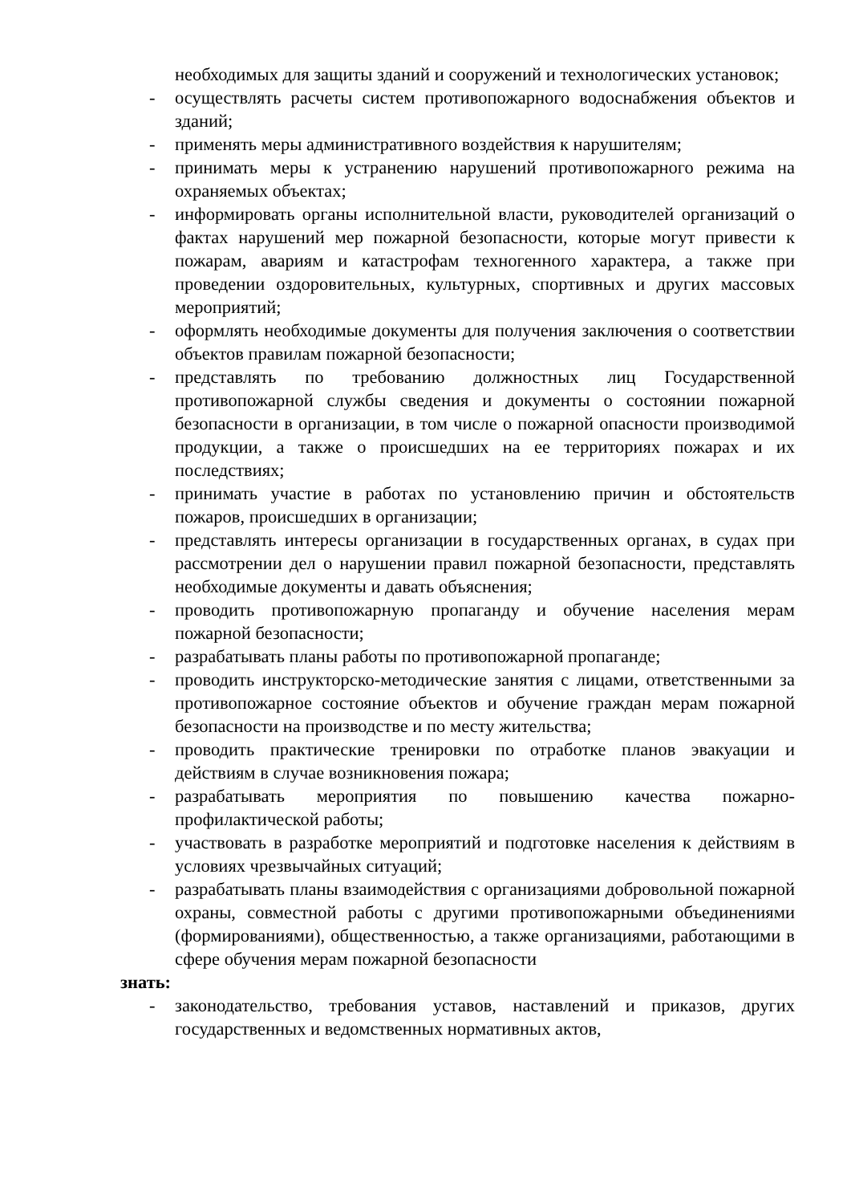необходимых для защиты зданий и сооружений и технологических установок;
- осуществлять расчеты систем противопожарного водоснабжения объектов и зданий;
- применять меры административного воздействия к нарушителям;
- принимать меры к устранению нарушений противопожарного режима на охраняемых объектах;
- информировать органы исполнительной власти, руководителей организаций о фактах нарушений мер пожарной безопасности, которые могут привести к пожарам, авариям и катастрофам техногенного характера, а также при проведении оздоровительных, культурных, спортивных и других массовых мероприятий;
- оформлять необходимые документы для получения заключения о соответствии объектов правилам пожарной безопасности;
- представлять по требованию должностных лиц Государственной противопожарной службы сведения и документы о состоянии пожарной безопасности в организации, в том числе о пожарной опасности производимой продукции, а также о происшедших на ее территориях пожарах и их последствиях;
- принимать участие в работах по установлению причин и обстоятельств пожаров, происшедших в организации;
- представлять интересы организации в государственных органах, в судах при рассмотрении дел о нарушении правил пожарной безопасности, представлять необходимые документы и давать объяснения;
- проводить противопожарную пропаганду и обучение населения мерам пожарной безопасности;
- разрабатывать планы работы по противопожарной пропаганде;
- проводить инструкторско-методические занятия с лицами, ответственными за противопожарное состояние объектов и обучение граждан мерам пожарной безопасности на производстве и по месту жительства;
- проводить практические тренировки по отработке планов эвакуации и действиям в случае возникновения пожара;
- разрабатывать мероприятия по повышению качества пожарно-профилактической работы;
- участвовать в разработке мероприятий и подготовке населения к действиям в условиях чрезвычайных ситуаций;
- разрабатывать планы взаимодействия с организациями добровольной пожарной охраны, совместной работы с другими противопожарными объединениями (формированиями), общественностью, а также организациями, работающими в сфере обучения мерам пожарной безопасности
знать:
- законодательство, требования уставов, наставлений и приказов, других государственных и ведомственных нормативных актов,